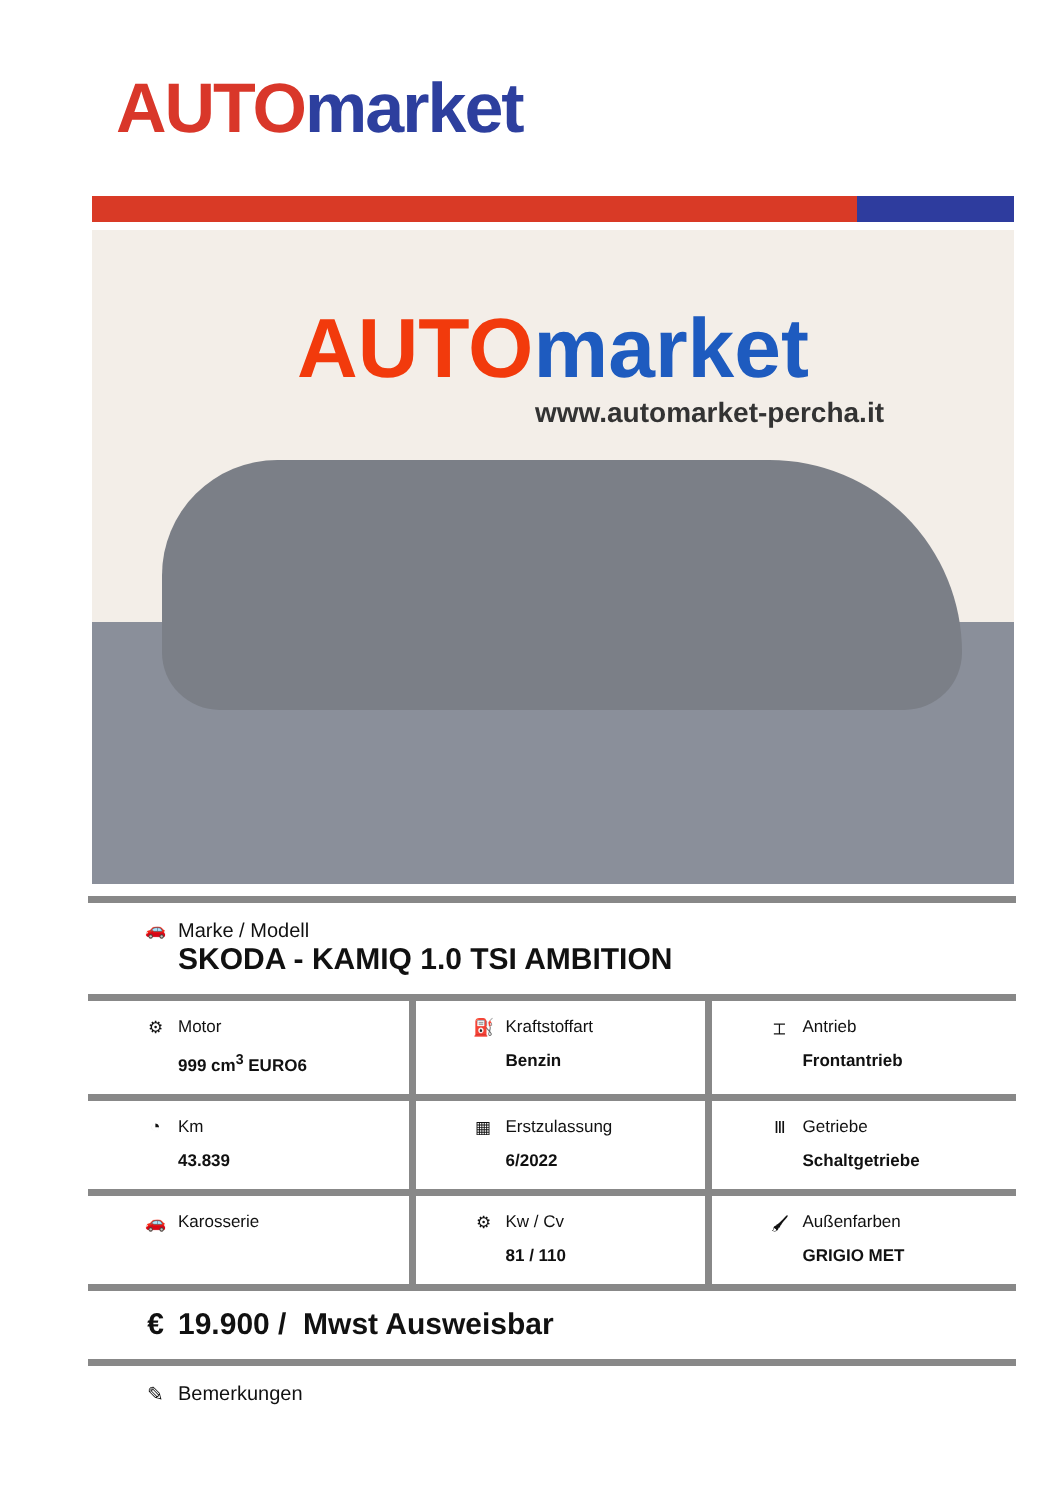AUTO market
AUTO market
www.automarket-percha.it
| 🚗 Marke / Modell SKODA - KAMIQ 1.0 TSI AMBITION | | |
| ⚙ Motor 999 cm<sup>3</sup> EURO6 | ⛽ Kraftstoffart Benzin | ⌶ Antrieb Frontantrieb |
| ◔ Km 43.839 | ▦ Erstzulassung 6/2022 | Ⅲ Getriebe Schaltgetriebe |
| 🚗 Karosserie | ⚙ Kw / Cv 81 / 110 | 🖌 Außenfarben GRIGIO MET |
| € 19.900 / Mwst Ausweisbar | | |
| ✎ Bemerkungen | | |